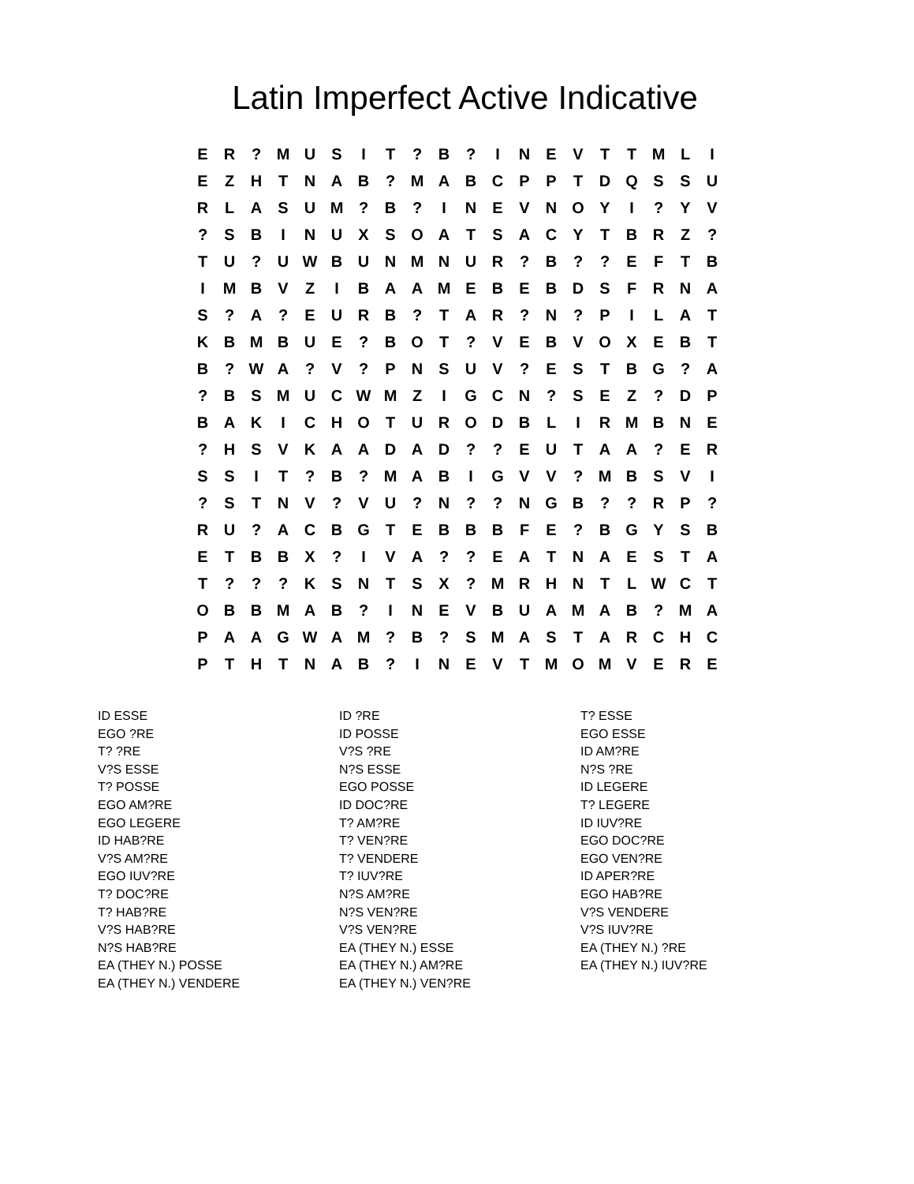Latin Imperfect Active Indicative
| E | R | ? | M | U | S | I | T | ? | B | ? | I | N | E | V | T | T | M | L | I |
| E | Z | H | T | N | A | B | ? | M | A | B | C | P | P | T | D | Q | S | S | U |
| R | L | A | S | U | M | ? | B | ? | I | N | E | V | N | O | Y | I | ? | Y | V |
| ? | S | B | I | N | U | X | S | O | A | T | S | A | C | Y | T | B | R | Z | ? |
| T | U | ? | U | W | B | U | N | M | N | U | R | ? | B | ? | ? | E | F | T | B |
| I | M | B | V | Z | I | B | A | A | M | E | B | E | B | D | S | F | R | N | A |
| S | ? | A | ? | E | U | R | B | ? | T | A | R | ? | N | ? | P | I | L | A | T |
| K | B | M | B | U | E | ? | B | O | T | ? | V | E | B | V | O | X | E | B | T |
| B | ? | W | A | ? | V | ? | P | N | S | U | V | ? | E | S | T | B | G | ? | A |
| ? | B | S | M | U | C | W | M | Z | I | G | C | N | ? | S | E | Z | ? | D | P |
| B | A | K | I | C | H | O | T | U | R | O | D | B | L | I | R | M | B | N | E |
| ? | H | S | V | K | A | A | D | A | D | ? | ? | E | U | T | A | A | ? | E | R |
| S | S | I | T | ? | B | ? | M | A | B | I | G | V | V | ? | M | B | S | V | I |
| ? | S | T | N | V | ? | V | U | ? | N | ? | ? | N | G | B | ? | ? | R | P | ? |
| R | U | ? | A | C | B | G | T | E | B | B | B | F | E | ? | B | G | Y | S | B |
| E | T | B | B | X | ? | I | V | A | ? | ? | E | A | T | N | A | E | S | T | A |
| T | ? | ? | ? | K | S | N | T | S | X | ? | M | R | H | N | T | L | W | C | T |
| O | B | B | M | A | B | ? | I | N | E | V | B | U | A | M | A | B | ? | M | A |
| P | A | A | G | W | A | M | ? | B | ? | S | M | A | S | T | A | R | C | H | C |
| P | T | H | T | N | A | B | ? | I | N | E | V | T | M | O | M | V | E | R | E |
ID ESSE
EGO ?RE
T? ?RE
V?S ESSE
T? POSSE
EGO AM?RE
EGO LEGERE
ID HAB?RE
V?S AM?RE
EGO IUV?RE
T? DOC?RE
T? HAB?RE
V?S HAB?RE
N?S HAB?RE
EA (THEY N.) POSSE
EA (THEY N.) VENDERE
ID ?RE
ID POSSE
V?S ?RE
N?S ESSE
EGO POSSE
ID DOC?RE
T? AM?RE
T? VEN?RE
T? VENDERE
T? IUV?RE
N?S AM?RE
N?S VEN?RE
V?S VEN?RE
EA (THEY N.) ESSE
EA (THEY N.) AM?RE
EA (THEY N.) VEN?RE
T? ESSE
EGO ESSE
ID AM?RE
N?S ?RE
ID LEGERE
T? LEGERE
ID IUV?RE
EGO DOC?RE
EGO VEN?RE
ID APER?RE
EGO HAB?RE
V?S VENDERE
V?S IUV?RE
EA (THEY N.) ?RE
EA (THEY N.) IUV?RE